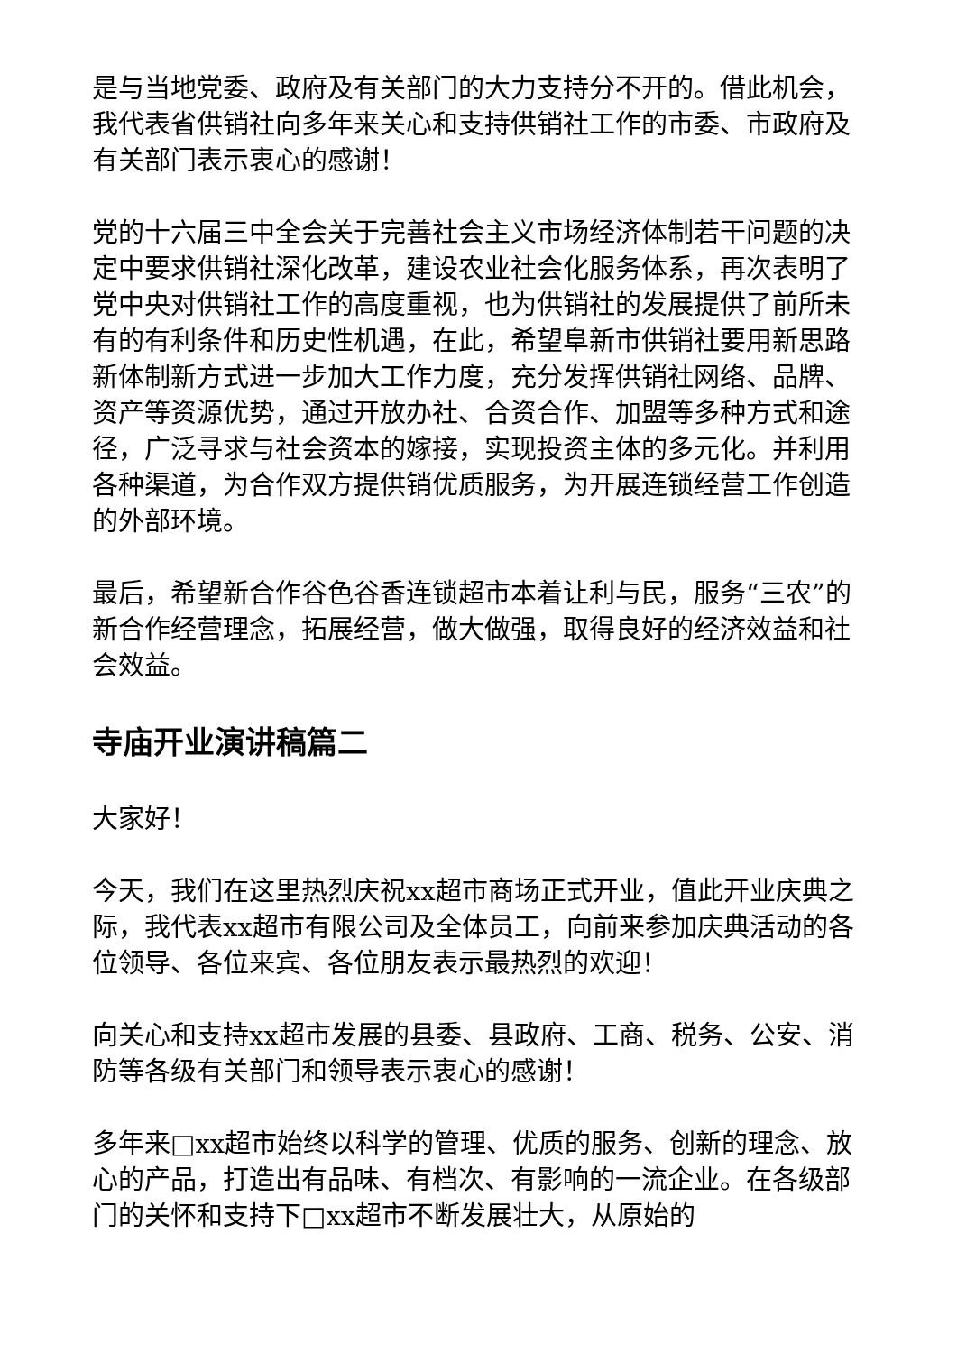是与当地党委、政府及有关部门的大力支持分不开的。借此机会，我代表省供销社向多年来关心和支持供销社工作的市委、市政府及有关部门表示衷心的感谢！
党的十六届三中全会关于完善社会主义市场经济体制若干问题的决定中要求供销社深化改革，建设农业社会化服务体系，再次表明了党中央对供销社工作的高度重视，也为供销社的发展提供了前所未有的有利条件和历史性机遇，在此，希望阜新市供销社要用新思路新体制新方式进一步加大工作力度，充分发挥供销社网络、品牌、资产等资源优势，通过开放办社、合资合作、加盟等多种方式和途径，广泛寻求与社会资本的嫁接，实现投资主体的多元化。并利用各种渠道，为合作双方提供销优质服务，为开展连锁经营工作创造的外部环境。
最后，希望新合作谷色谷香连锁超市本着让利与民，服务“三农”的新合作经营理念，拓展经营，做大做强，取得良好的经济效益和社会效益。
寺庙开业演讲稿篇二
大家好！
今天，我们在这里热烈庆祝xx超市商场正式开业，值此开业庆典之际，我代表xx超市有限公司及全体员工，向前来参加庆典活动的各位领导、各位来宾、各位朋友表示最热烈的欢迎！
向关心和支持xx超市发展的县委、县政府、工商、税务、公安、消防等各级有关部门和领导表示衷心的感谢！
多年来□xx超市始终以科学的管理、优质的服务、创新的理念、放心的产品，打造出有品味、有档次、有影响的一流企业。在各级部门的关怀和支持下□xx超市不断发展壮大，从原始的